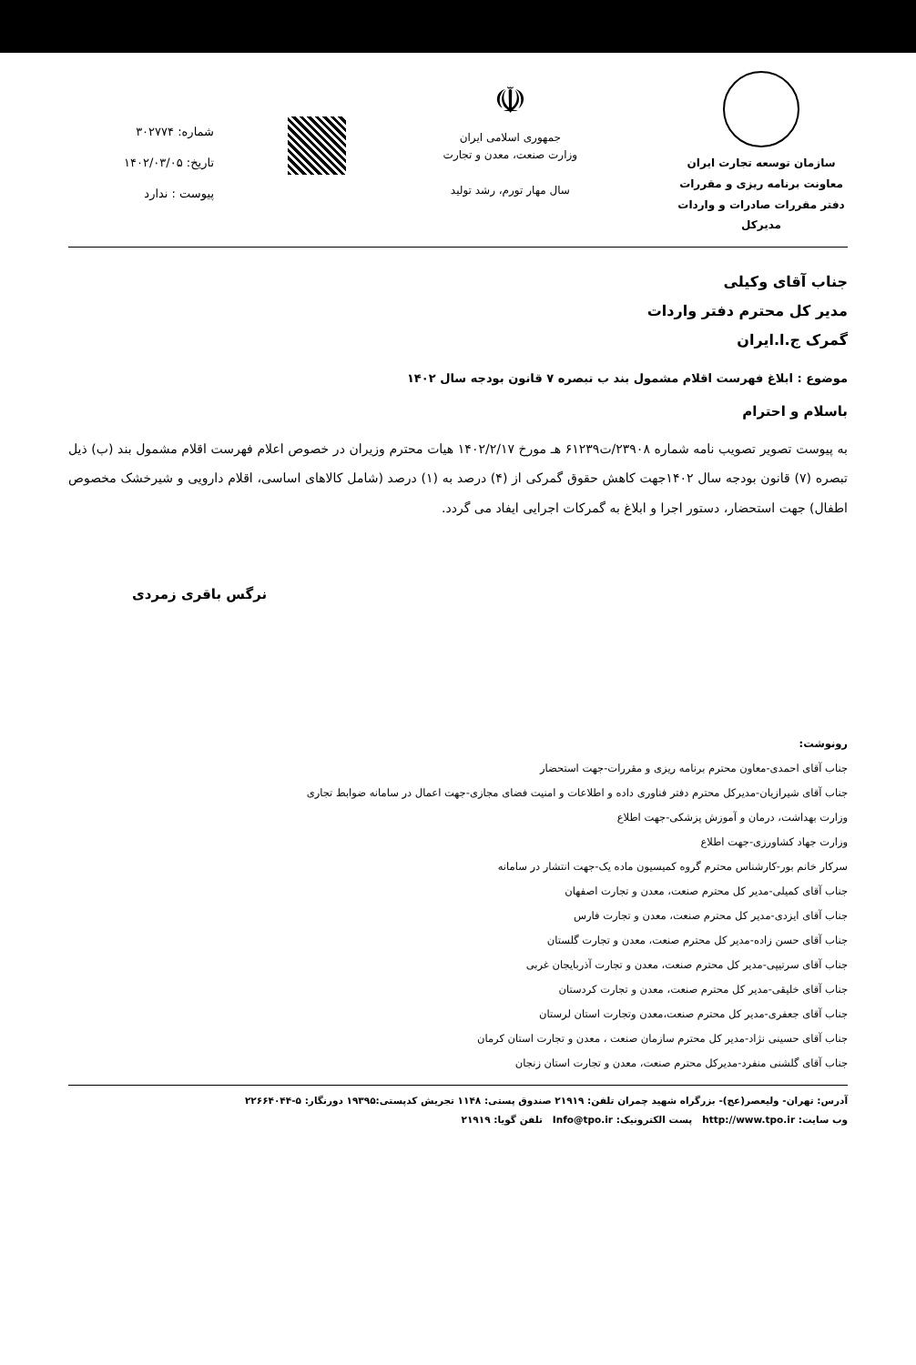سازمان توسعه تجارت ایران
معاونت برنامه ریزی و مقررات
دفتر مقررات صادرات و واردات
مدیرکل
☫
جمهوری اسلامی ایران
وزارت صنعت، معدن و تجارت
سال مهار تورم، رشد تولید
شماره: ۳۰۲۷۷۴
تاریخ: ۱۴۰۲/۰۳/۰۵
پیوست : ندارد
جناب آقای وکیلی
مدیر کل محترم دفتر واردات
گمرک ج.ا.ایران
موضوع : ابلاغ فهرست اقلام مشمول بند ب تبصره ۷ قانون بودجه سال ۱۴۰۲
باسلام و احترام
به پیوست تصویر تصویب نامه شماره ۲۳۹۰۸/ت۶۱۲۳۹ هـ مورخ ۱۴۰۲/۲/۱۷ هیات محترم وزیران در خصوص اعلام فهرست اقلام مشمول بند (ب) ذیل تبصره (۷) قانون بودجه سال ۱۴۰۲جهت کاهش حقوق گمرکی از (۴) درصد به (۱) درصد (شامل کالاهای اساسی، اقلام دارویی و شیرخشک مخصوص اطفال) جهت استحضار، دستور اجرا و ابلاغ به گمرکات اجرایی ایفاد می گردد.
نرگس باقری زمردی
رونوشت:
جناب آقای احمدی-معاون محترم برنامه ریزی و مقررات-جهت استحضار
جناب آقای شیرازیان-مدیرکل محترم دفتر فناوری داده و اطلاعات و امنیت فضای مجازی-جهت اعمال در سامانه ضوابط تجاری
وزارت بهداشت، درمان و آموزش پزشکی-جهت اطلاع
وزارت جهاد کشاورزی-جهت اطلاع
سرکار خانم بور-کارشناس محترم گروه کمیسیون ماده یک-جهت انتشار در سامانه
جناب آقای کمیلی-مدیر کل محترم صنعت، معدن و تجارت اصفهان
جناب آقای ایزدی-مدیر کل محترم صنعت، معدن و تجارت فارس
جناب آقای حسن زاده-مدیر کل محترم صنعت، معدن و تجارت گلستان
جناب آقای سرتیپی-مدیر کل محترم صنعت، معدن و تجارت آذربایجان غربی
جناب آقای خلیقی-مدیر کل محترم صنعت، معدن و تجارت کردستان
جناب آقای جعفری-مدیر کل محترم صنعت،معدن وتجارت استان لرستان
جناب آقای حسینی نژاد-مدیر کل محترم سازمان صنعت ، معدن و تجارت استان کرمان
جناب آقای گلشنی منفرد-مدیرکل محترم صنعت، معدن و تجارت استان زنجان
آدرس: تهران- ولیعصر(عج)- بزرگراه شهید چمران تلفن: ۲۱۹۱۹ صندوق پستی: ۱۱۴۸ تجریش کدپستی:۱۹۳۹۵ دورنگار: ۵-۲۲۶۶۴۰۴۴
وب سایت: http://www.tpo.ir پست الکترونیک: Info@tpo.ir تلفن گویا: ۲۱۹۱۹